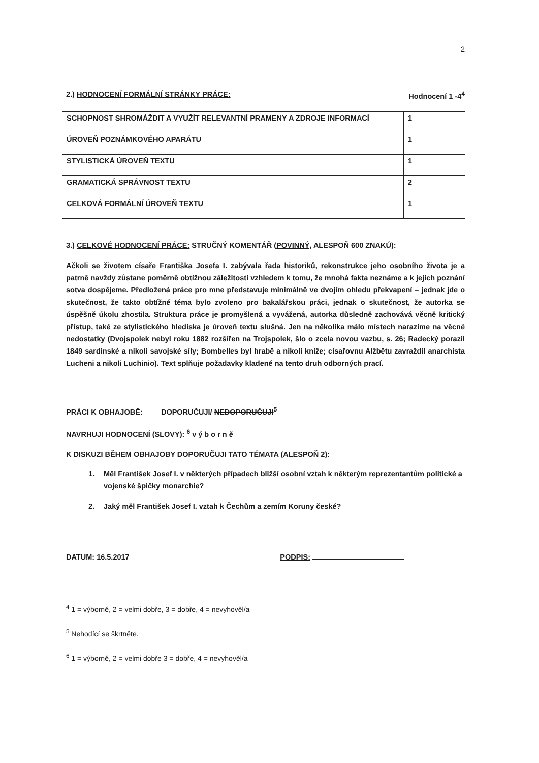2
2.) HODNOCENÍ FORMÁLNÍ STRÁNKY PRÁCE: Hodnocení 1 -4<sup>4</sup>
| SCHOPNOST SHROMÁŽDIT A VYUŽÍT RELEVANTNÍ PRAMENY A ZDROJE INFORMACÍ | 1 |
| ÚROVEŇ POZNÁMKOVÉHO APARÁTU | 1 |
| STYLISTICKÁ ÚROVEŇ TEXTU | 1 |
| GRAMATICKÁ SPRÁVNOST TEXTU | 2 |
| CELKOVÁ FORMÁLNÍ ÚROVEŇ TEXTU | 1 |
3.) CELKOVÉ HODNOCENÍ PRÁCE: STRUČNÝ KOMENTÁŘ (POVINNÝ, ALESPOŇ 600 ZNAKŮ):
Ačkoli se životem císaře Františka Josefa I. zabývala řada historiků, rekonstrukce jeho osobního života je a patrně navždy zůstane poměrně obtížnou záležitostí vzhledem k tomu, že mnohá fakta neznáme a k jejich poznání sotva dospějeme. Předložená práce pro mne představuje minimálně ve dvojím ohledu překvapení – jednak jde o skutečnost, že takto obtížné téma bylo zvoleno pro bakalářskou práci, jednak o skutečnost, že autorka se úspěšně úkolu zhostila. Struktura práce je promyšlená a vyvážená, autorka důsledně zachovává věcně kritický přístup, také ze stylistického hlediska je úroveň textu slušná. Jen na několika málo místech narazíme na věcné nedostatky (Dvojspolek nebyl roku 1882 rozšířen na Trojspolek, šlo o zcela novou vazbu, s. 26; Radecký porazil 1849 sardinské a nikoli savojské síly; Bombelles byl hrabě a nikoli kníže; císařovnu Alžbětu zavraždil anarchista Lucheni a nikoli Luchinio). Text splňuje požadavky kladené na tento druh odborných prací.
PRÁCI K OBHAJOBĚ: DOPORUČUJI/ NEDOPORUČUJI<sup>5</sup>
NAVRHUJI HODNOCENÍ (SLOVY): <sup>6</sup> v ý b o r n ě
K DISKUZI BĚHEM OBHAJOBY DOPORUČUJI TATO TÉMATA (ALESPOŇ 2):
1. Měl František Josef I. v některých případech bližší osobní vztah k některým reprezentantům politické a vojenské špičky monarchie?
2. Jaký měl František Josef I. vztah k Čechům a zemím Koruny české?
DATUM: 16.5.2017 PODPIS:
<sup>4</sup> 1 = výborně, 2 = velmi dobře, 3 = dobře, 4 = nevyhověl/a
<sup>5</sup> Nehodící se škrtněte.
<sup>6</sup> 1 = výborně, 2 = velmi dobře 3 = dobře, 4 = nevyhověl/a